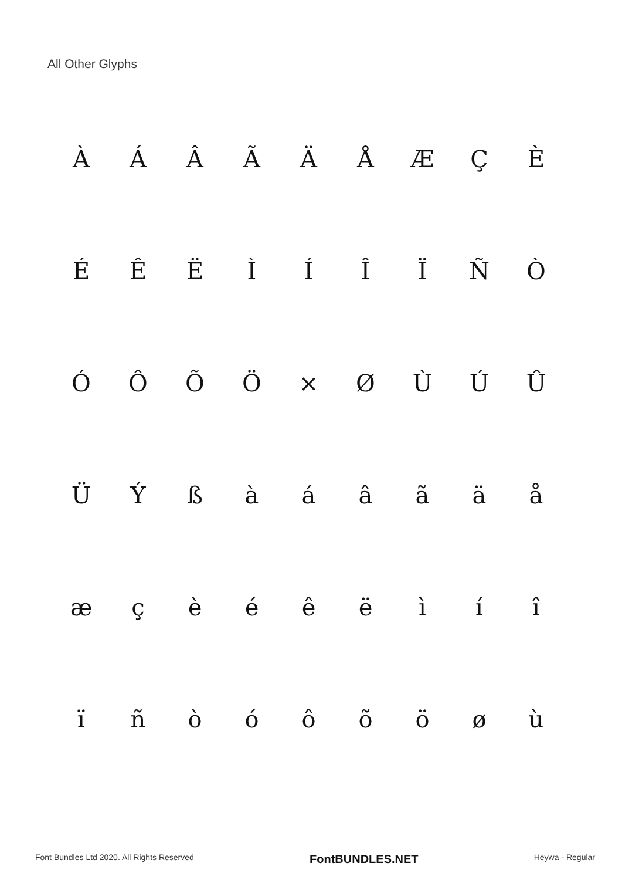All Other Glyphs
| À | Á | Â | Ã | Ä | Å | Æ | Ç | È |
| É | Ê | Ë | Ì | Í | Î | Ï | Ñ | Ò |
| Ó | Ô | Õ | Ö | × | Ø | Ù | Ú | Û |
| Ü | Ý | ß | à | á | â | ã | ä | å |
| æ | ç | è | é | ê | ë | ì | í | î |
| ï | ñ | ò | ó | ô | õ | ö | ø | ù |
Font Bundles Ltd 2020. All Rights Reserved FontBUNDLES.NET Heywa - Regular